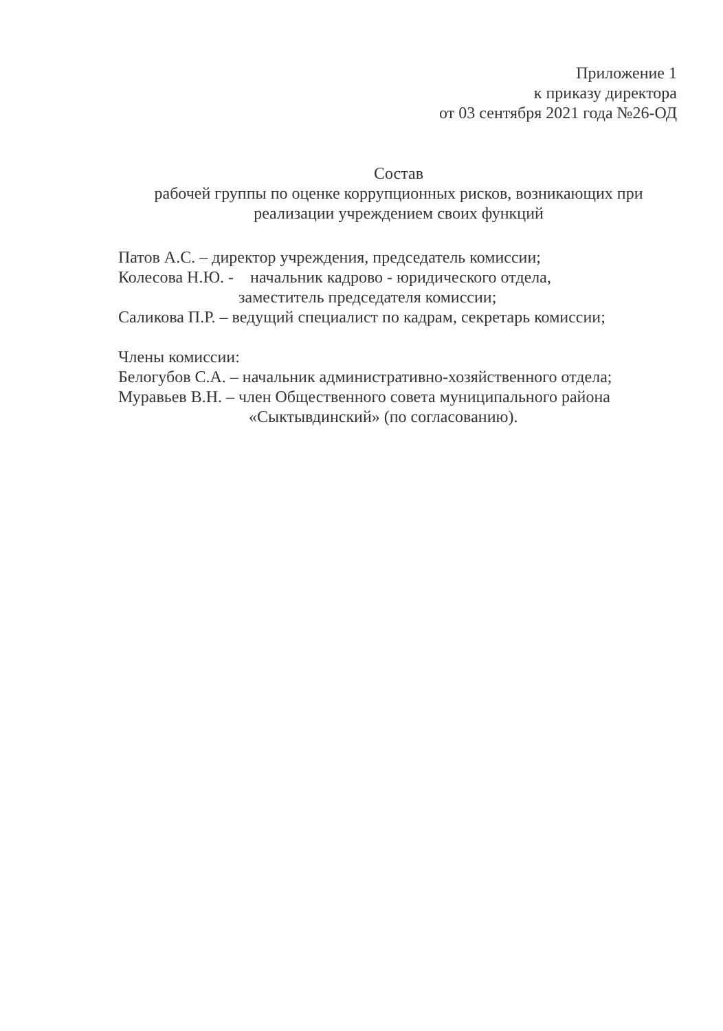Приложение 1
к приказу директора
от 03 сентября 2021 года №26-ОД
Состав
рабочей группы по оценке коррупционных рисков, возникающих при реализации учреждением своих функций
Патов А.С. – директор учреждения, председатель комиссии;
Колесова Н.Ю. - начальник кадрово - юридического отдела,
заместитель председателя комиссии;
Саликова П.Р. – ведущий специалист по кадрам, секретарь комиссии;
Члены комиссии:
Белогубов С.А. – начальник административно-хозяйственного отдела;
Муравьев В.Н. – член Общественного совета муниципального района
«Сыктывдинский» (по согласованию).